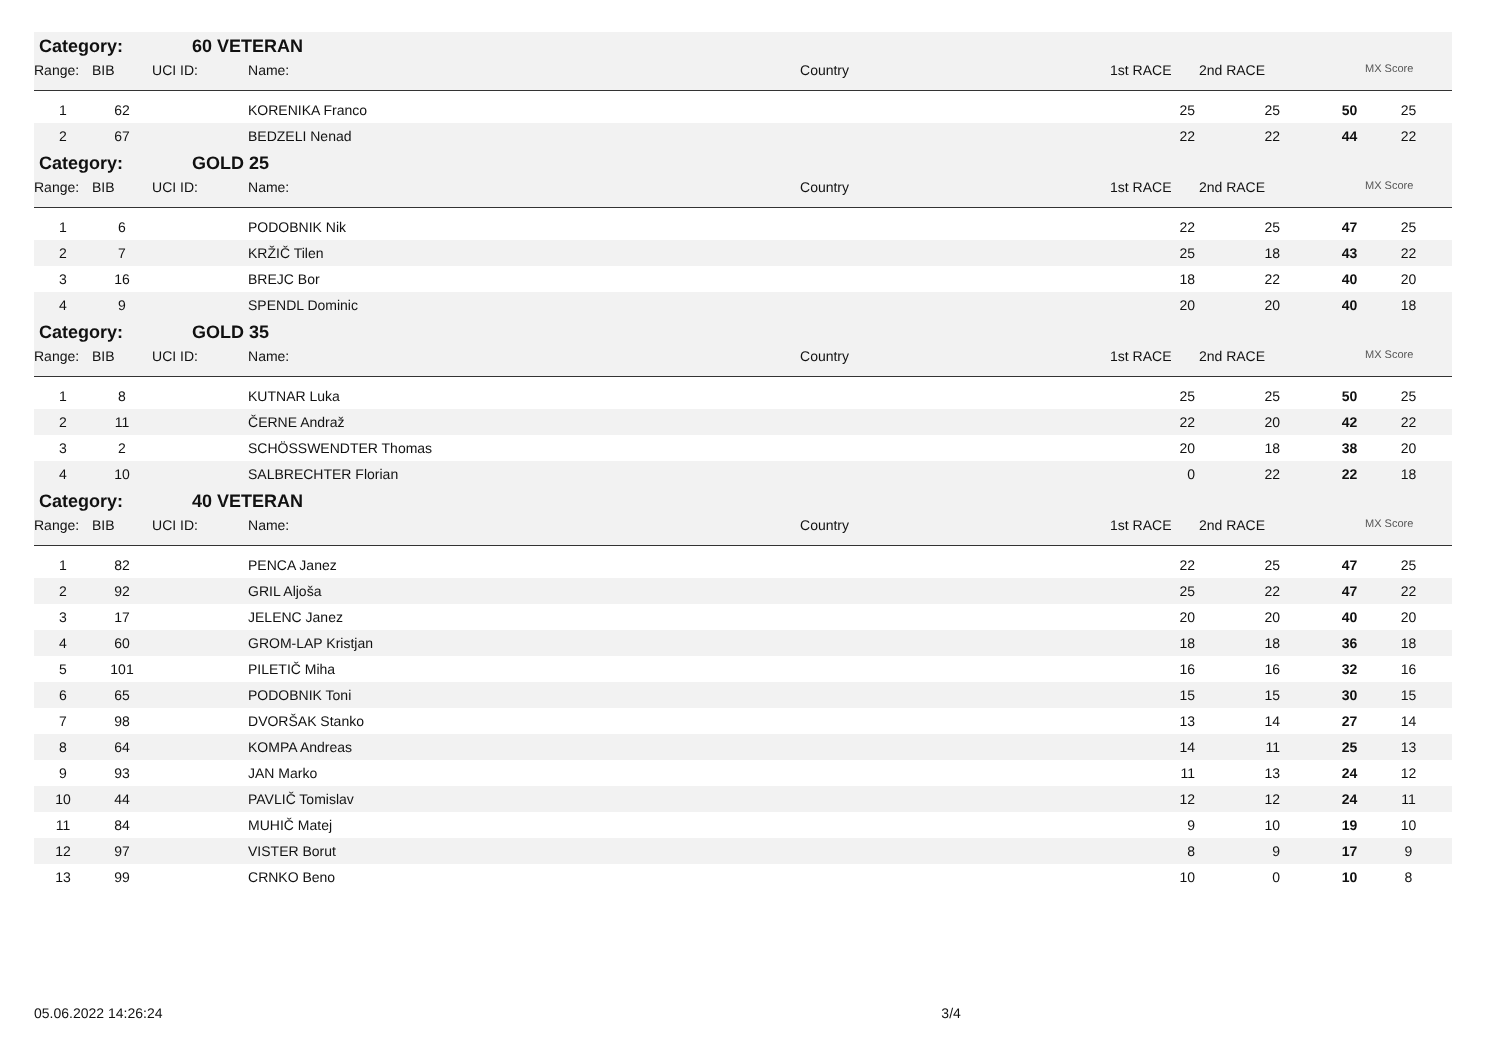| Category: | | 60 VETERAN | | | | | | |
| Range: | BIB | UCI ID: | Name: | Country | 1st RACE | 2nd RACE | | MX Score |
| 1 | 62 | | KORENIKA Franco | | 25 | 25 | 50 | 25 |
| 2 | 67 | | BEDZELI Nenad | | 22 | 22 | 44 | 22 |
| Category: | | GOLD 25 | | | | | | |
| Range: | BIB | UCI ID: | Name: | Country | 1st RACE | 2nd RACE | | MX Score |
| 1 | 6 | | PODOBNIK Nik | | 22 | 25 | 47 | 25 |
| 2 | 7 | | KRŽIČ Tilen | | 25 | 18 | 43 | 22 |
| 3 | 16 | | BREJC Bor | | 18 | 22 | 40 | 20 |
| 4 | 9 | | SPENDL Dominic | | 20 | 20 | 40 | 18 |
| Category: | | GOLD 35 | | | | | | |
| Range: | BIB | UCI ID: | Name: | Country | 1st RACE | 2nd RACE | | MX Score |
| 1 | 8 | | KUTNAR Luka | | 25 | 25 | 50 | 25 |
| 2 | 11 | | ČERNE Andraž | | 22 | 20 | 42 | 22 |
| 3 | 2 | | SCHÖSSWENDTER Thomas | | 20 | 18 | 38 | 20 |
| 4 | 10 | | SALBRECHTER Florian | | 0 | 22 | 22 | 18 |
| Category: | | 40 VETERAN | | | | | | |
| Range: | BIB | UCI ID: | Name: | Country | 1st RACE | 2nd RACE | | MX Score |
| 1 | 82 | | PENCA Janez | | 22 | 25 | 47 | 25 |
| 2 | 92 | | GRIL Aljoša | | 25 | 22 | 47 | 22 |
| 3 | 17 | | JELENC Janez | | 20 | 20 | 40 | 20 |
| 4 | 60 | | GROM-LAP Kristjan | | 18 | 18 | 36 | 18 |
| 5 | 101 | | PILETIČ Miha | | 16 | 16 | 32 | 16 |
| 6 | 65 | | PODOBNIK Toni | | 15 | 15 | 30 | 15 |
| 7 | 98 | | DVORŠAK Stanko | | 13 | 14 | 27 | 14 |
| 8 | 64 | | KOMPA Andreas | | 14 | 11 | 25 | 13 |
| 9 | 93 | | JAN Marko | | 11 | 13 | 24 | 12 |
| 10 | 44 | | PAVLIČ Tomislav | | 12 | 12 | 24 | 11 |
| 11 | 84 | | MUHIČ Matej | | 9 | 10 | 19 | 10 |
| 12 | 97 | | VISTER Borut | | 8 | 9 | 17 | 9 |
| 13 | 99 | | CRNKO Beno | | 10 | 0 | 10 | 8 |
05.06.2022 14:26:24 3/4